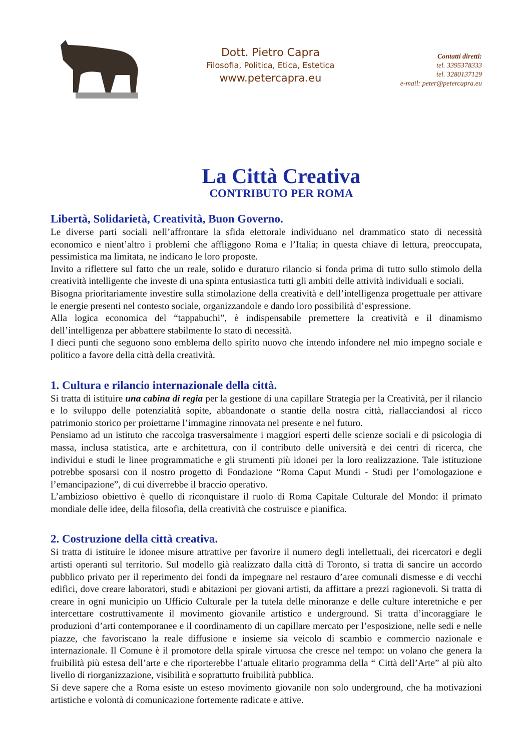Dott. Pietro Capra
Filosofia, Politica, Etica, Estetica
www.petercapra.eu
Contatti diretti:
tel. 3395378333
tel. 3280137129
e-mail: peter@petercapra.eu
La Città Creativa
CONTRIBUTO PER ROMA
Libertà, Solidarietà, Creatività, Buon Governo.
Le diverse parti sociali nell’affrontare la sfida elettorale individuano nel drammatico stato di necessità economico e nient’altro i problemi che affliggono Roma e l’Italia; in questa chiave di lettura, preoccupata, pessimistica ma limitata, ne indicano le loro proposte.
Invito a riflettere sul fatto che un reale, solido e duraturo rilancio si fonda prima di tutto sullo stimolo della creatività intelligente che investe di una spinta entusiastica tutti gli ambiti delle attività individuali e sociali.
Bisogna prioritariamente investire sulla stimolazione della creatività e dell’intelligenza progettuale per attivare le energie presenti nel contesto sociale, organizzandole e dando loro possibilità d’espressione.
Alla logica economica del “tappabuchi”, è indispensabile premettere la creatività e il dinamismo dell’intelligenza per abbattere stabilmente lo stato di necessità.
I dieci punti che seguono sono emblema dello spirito nuovo che intendo infondere nel mio impegno sociale e politico a favore della città della creatività.
1. Cultura e rilancio internazionale della città.
Si tratta di istituire una cabina di regia per la gestione di una capillare Strategia per la Creatività, per il rilancio e lo sviluppo delle potenzialità sopite, abbandonate o stantie della nostra città, riallacciandosi al ricco patrimonio storico per proiettarne l’immagine rinnovata nel presente e nel futuro.
Pensiamo ad un istituto che raccolga trasversalmente i maggiori esperti delle scienze sociali e di psicologia di massa, inclusa statistica, arte e architettura, con il contributo delle università e dei centri di ricerca, che individui e studi le linee programmatiche e gli strumenti più idonei per la loro realizzazione. Tale istituzione potrebbe sposarsi con il nostro progetto di Fondazione “Roma Caput Mundi - Studi per l’omologazione e l’emancipazione”, di cui diverrebbe il braccio operativo.
L’ambizioso obiettivo è quello di riconquistare il ruolo di Roma Capitale Culturale del Mondo: il primato mondiale delle idee, della filosofia, della creatività che costruisce e pianifica.
2. Costruzione della città creativa.
Si tratta di istituire le idonee misure attrattive per favorire il numero degli intellettuali, dei ricercatori e degli artisti operanti sul territorio. Sul modello già realizzato dalla città di Toronto, si tratta di sancire un accordo pubblico privato per il reperimento dei fondi da impegnare nel restauro d’aree comunali dismesse e di vecchi edifici, dove creare laboratori, studi e abitazioni per giovani artisti, da affittare a prezzi ragionevoli. Si tratta di creare in ogni municipio un Ufficio Culturale per la tutela delle minoranze e delle culture interetniche e per intercettare costruttivamente il movimento giovanile artistico e underground. Si tratta d’incoraggiare le produzioni d’arti contemporanee e il coordinamento di un capillare mercato per l’esposizione, nelle sedi e nelle piazze, che favoriscano la reale diffusione e insieme sia veicolo di scambio e commercio nazionale e internazionale. Il Comune è il promotore della spirale virtuosa che cresce nel tempo: un volano che genera la fruibilità più estesa dell’arte e che riporterebbe l’attuale elitario programma della “ Città dell’Arte” al più alto livello di riorganizzazione, visibilità e soprattutto fruibilità pubblica.
Si deve sapere che a Roma esiste un esteso movimento giovanile non solo underground, che ha motivazioni artistiche e volontà di comunicazione fortemente radicate e attive.